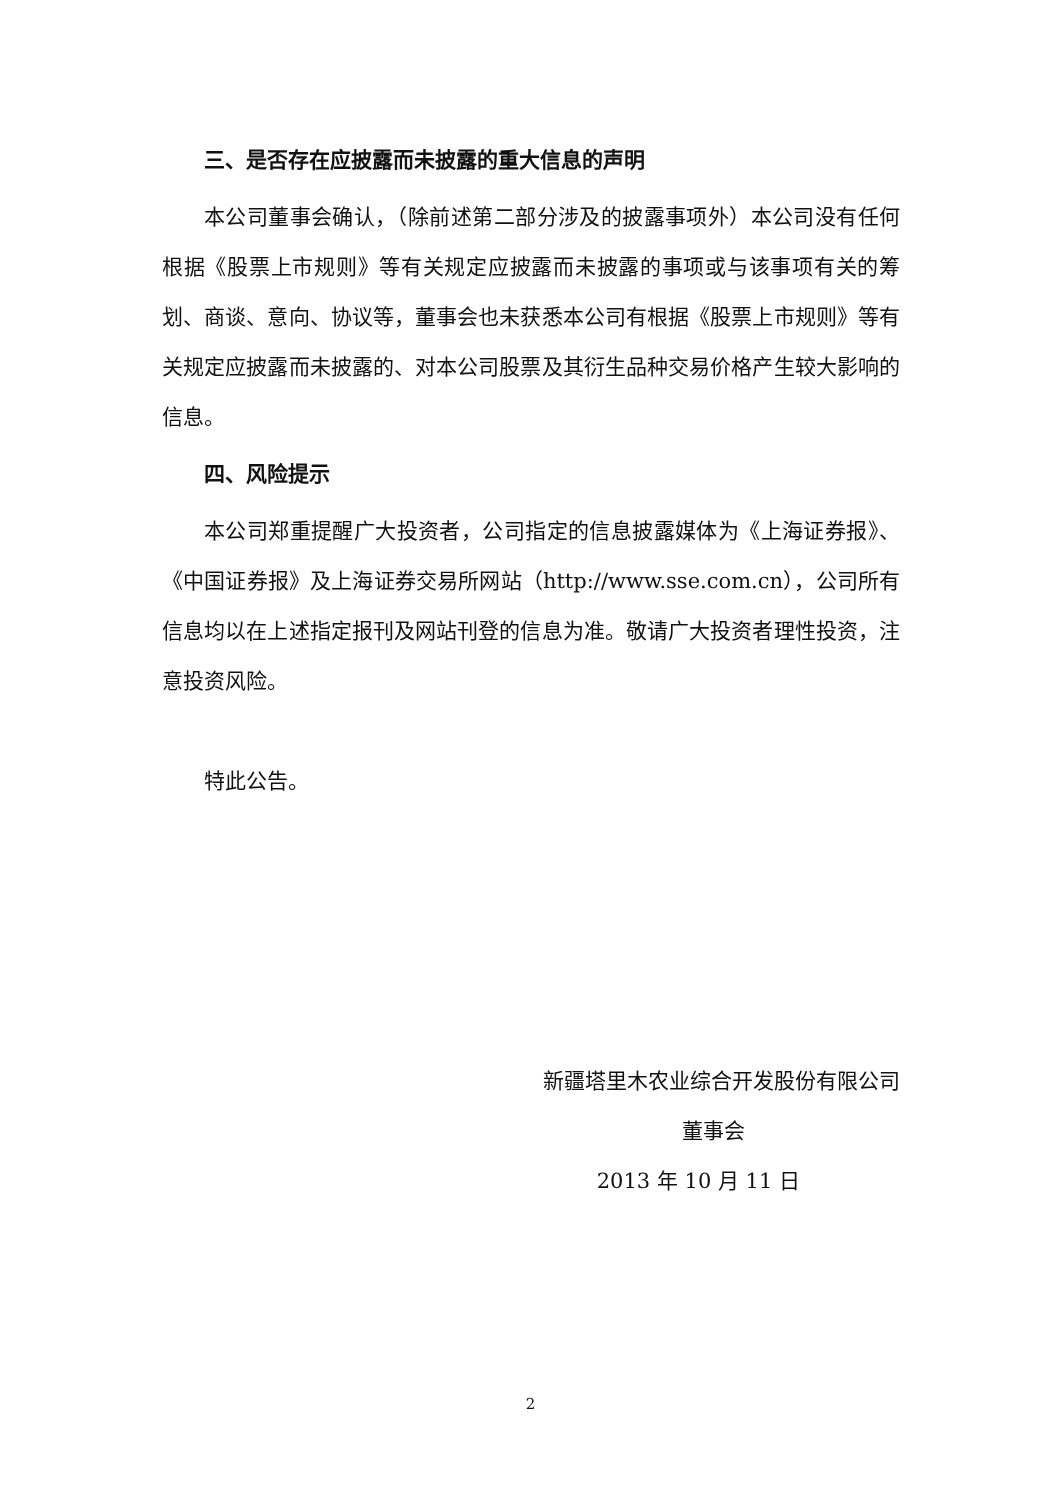三、是否存在应披露而未披露的重大信息的声明
本公司董事会确认，（除前述第二部分涉及的披露事项外）本公司没有任何根据《股票上市规则》等有关规定应披露而未披露的事项或与该事项有关的筹划、商谈、意向、协议等，董事会也未获悉本公司有根据《股票上市规则》等有关规定应披露而未披露的、对本公司股票及其衍生品种交易价格产生较大影响的信息。
四、风险提示
本公司郑重提醒广大投资者，公司指定的信息披露媒体为《上海证券报》、《中国证券报》及上海证券交易所网站（http://www.sse.com.cn），公司所有信息均以在上述指定报刊及网站刊登的信息为准。敬请广大投资者理性投资，注意投资风险。
特此公告。
新疆塔里木农业综合开发股份有限公司
董事会
2013 年 10 月 11 日
2